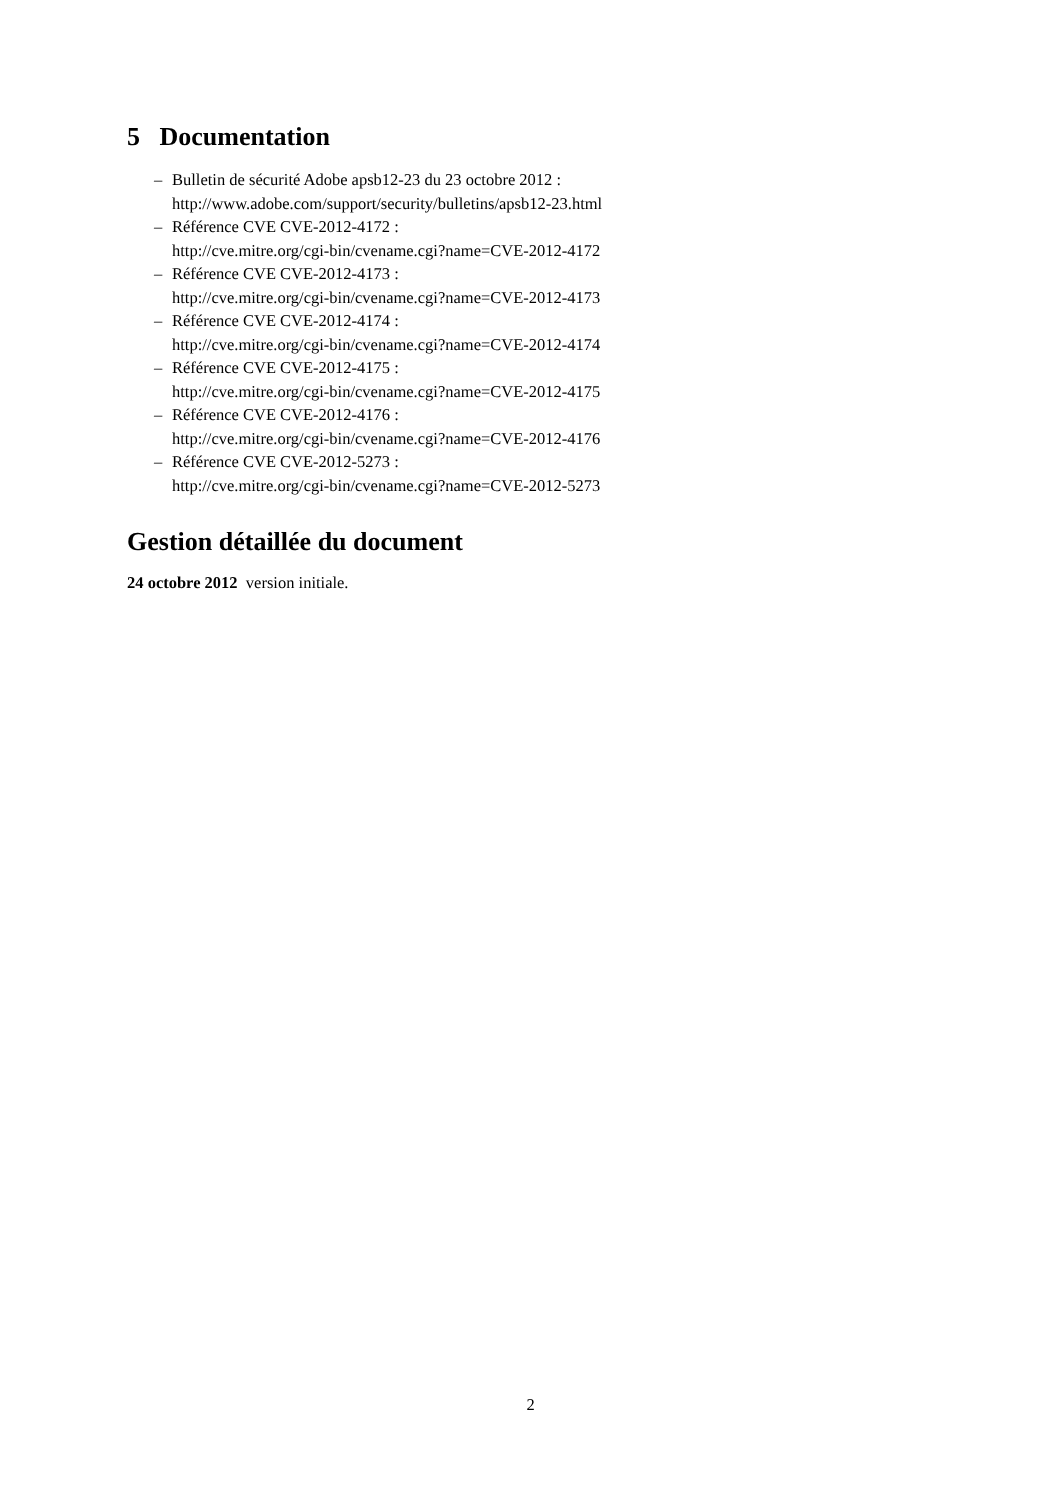5 Documentation
– Bulletin de sécurité Adobe apsb12-23 du 23 octobre 2012 :
http://www.adobe.com/support/security/bulletins/apsb12-23.html
– Référence CVE CVE-2012-4172 :
http://cve.mitre.org/cgi-bin/cvename.cgi?name=CVE-2012-4172
– Référence CVE CVE-2012-4173 :
http://cve.mitre.org/cgi-bin/cvename.cgi?name=CVE-2012-4173
– Référence CVE CVE-2012-4174 :
http://cve.mitre.org/cgi-bin/cvename.cgi?name=CVE-2012-4174
– Référence CVE CVE-2012-4175 :
http://cve.mitre.org/cgi-bin/cvename.cgi?name=CVE-2012-4175
– Référence CVE CVE-2012-4176 :
http://cve.mitre.org/cgi-bin/cvename.cgi?name=CVE-2012-4176
– Référence CVE CVE-2012-5273 :
http://cve.mitre.org/cgi-bin/cvename.cgi?name=CVE-2012-5273
Gestion détaillée du document
24 octobre 2012 version initiale.
2